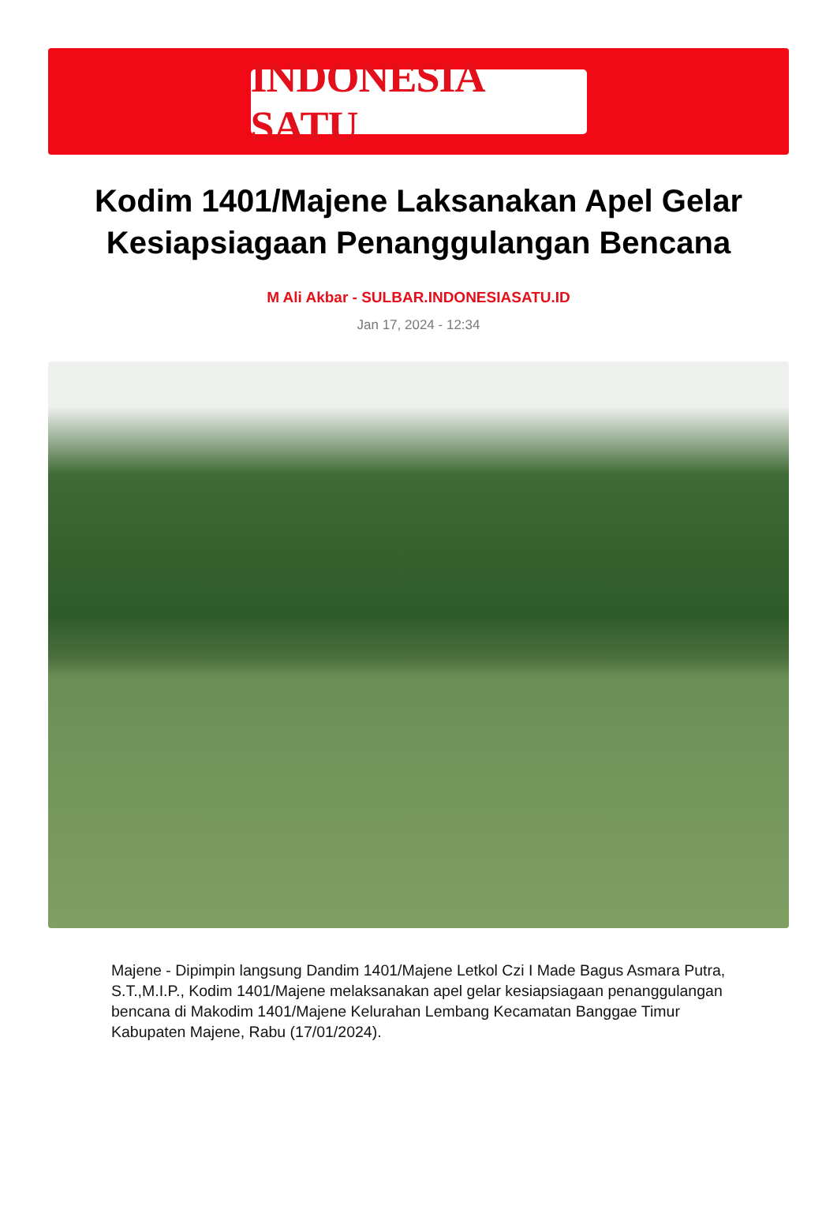INDONESIA SATU
Kodim 1401/Majene Laksanakan Apel Gelar Kesiapsiagaan Penanggulangan Bencana
M Ali Akbar - SULBAR.INDONESIASATU.ID
Jan 17, 2024 - 12:34
Majene - Dipimpin langsung Dandim 1401/Majene Letkol Czi I Made Bagus Asmara Putra, S.T.,M.I.P., Kodim 1401/Majene melaksanakan apel gelar kesiapsiagaan penanggulangan bencana di Makodim 1401/Majene Kelurahan Lembang Kecamatan Banggae Timur Kabupaten Majene, Rabu (17/01/2024).